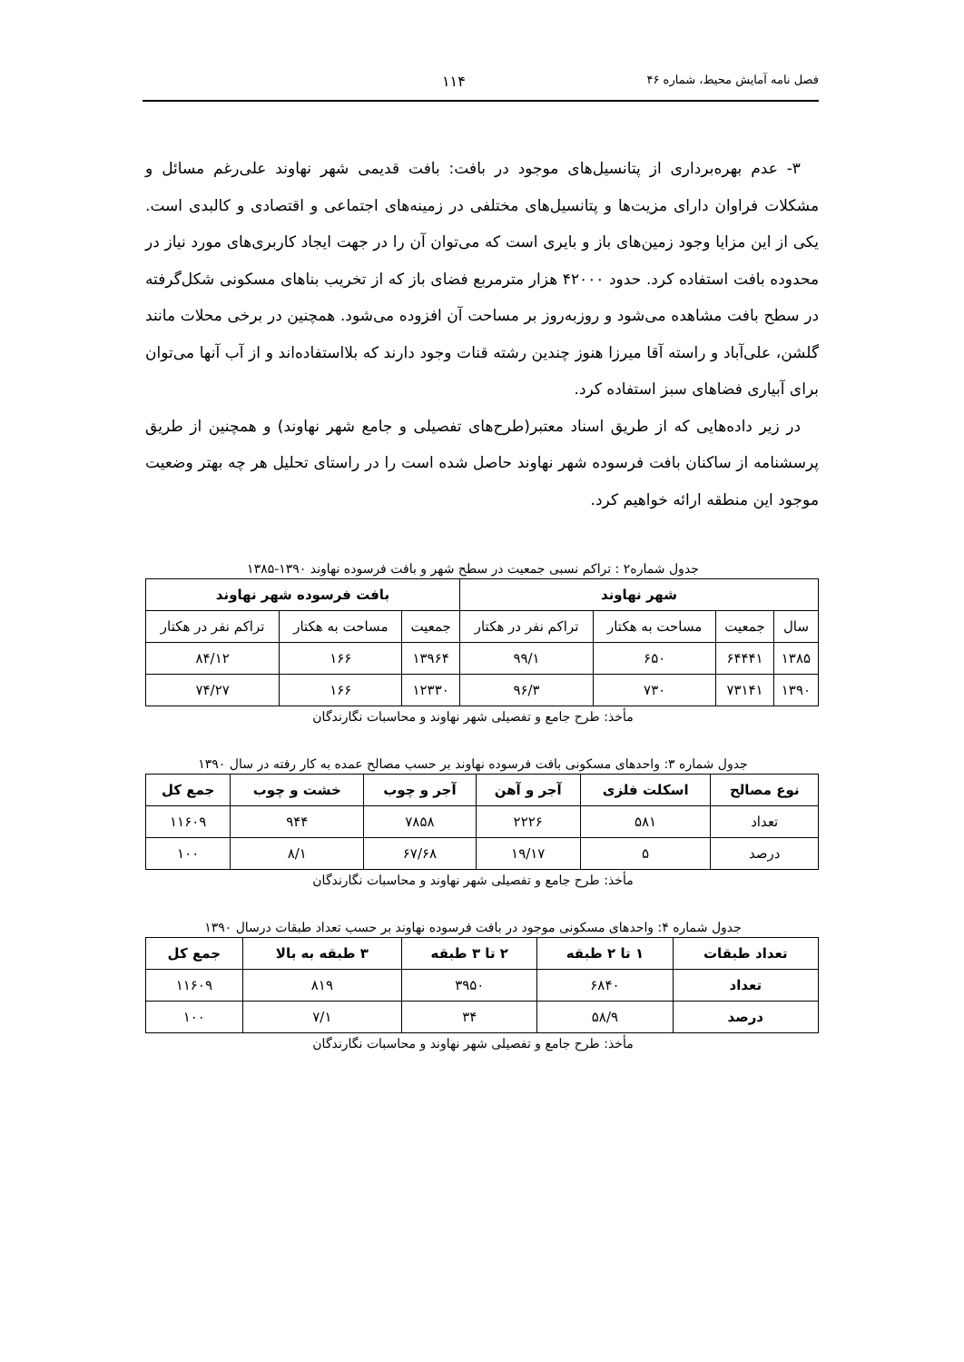فصل نامه آمایش محیط، شماره ۴۶ ۱۱۴
۳- عدم بهره‌برداری از پتانسیل‌های موجود در بافت: بافت قدیمی شهر نهاوند علی‌رغم مسائل و مشکلات فراوان دارای مزیت‌ها و پتانسیل‌های مختلفی در زمینه‌های اجتماعی و اقتصادی و کالبدی است. یکی از این مزایا وجود زمین‌های باز و بایری است که می‌توان آن را در جهت ایجاد کاربری‌های مورد نیاز در محدوده بافت استفاده کرد. حدود ۴۲۰۰۰ هزار مترمربع فضای باز که از تخریب بناهای مسکونی شکل‌گرفته در سطح بافت مشاهده می‌شود و روزبه‌روز بر مساحت آن افزوده می‌شود. همچنین در برخی محلات مانند گلشن، علی‌آباد و راسته آقا میرزا هنوز چندین رشته قنات وجود دارند که بلااستفاده‌اند و از آب آنها می‌توان برای آبیاری فضاهای سبز استفاده کرد.
در زیر داده‌هایی که از طریق اسناد معتبر(طرح‌های تفصیلی و جامع شهر نهاوند) و همچنین از طریق پرسشنامه از ساکنان بافت فرسوده شهر نهاوند حاصل شده است را در راستای تحلیل هر چه بهتر وضعیت موجود این منطقه ارائه خواهیم کرد.
جدول شماره۲ : تراکم نسبی جمعیت در سطح شهر و بافت فرسوده نهاوند ۱۳۹۰-۱۳۸۵
| شهر نهاوند | | | | بافت فرسوده شهر نهاوند | | |
| --- | --- | --- | --- | --- | --- | --- |
| سال | جمعیت | مساحت به هکتار | تراکم نفر در هکتار | جمعیت | مساحت به هکتار | تراکم نفر در هکتار |
| ۱۳۸۵ | ۶۴۴۴۱ | ۶۵۰ | ۹۹/۱ | ۱۳۹۶۴ | ۱۶۶ | ۸۴/۱۲ |
| ۱۳۹۰ | ۷۳۱۴۱ | ۷۳۰ | ۹۶/۳ | ۱۲۳۳۰ | ۱۶۶ | ۷۴/۲۷ |
مأخذ: طرح جامع و تفصیلی شهر نهاوند و محاسبات نگارندگان
جدول شماره ۳: واحدهای مسکونی بافت فرسوده نهاوند بر حسب مصالح عمده به کار رفته در سال ۱۳۹۰
| نوع مصالح | اسکلت فلزی | آجر و آهن | آجر و چوب | خشت و چوب | جمع کل |
| --- | --- | --- | --- | --- | --- |
| تعداد | ۵۸۱ | ۲۲۲۶ | ۷۸۵۸ | ۹۴۴ | ۱۱۶۰۹ |
| درصد | ۵ | ۱۹/۱۷ | ۶۷/۶۸ | ۸/۱ | ۱۰۰ |
مأخذ: طرح جامع و تفصیلی شهر نهاوند و محاسبات نگارندگان
جدول شماره ۴: واحدهای مسکونی موجود در بافت فرسوده نهاوند بر حسب تعداد طبقات درسال ۱۳۹۰
| تعداد طبقات | ۱ تا ۲ طبقه | ۲ تا ۳ طبقه | ۳ طبقه به بالا | جمع کل |
| --- | --- | --- | --- | --- |
| تعداد | ۶۸۴۰ | ۳۹۵۰ | ۸۱۹ | ۱۱۶۰۹ |
| درصد | ۵۸/۹ | ۳۴ | ۷/۱ | ۱۰۰ |
مأخذ: طرح جامع و تفصیلی شهر نهاوند و محاسبات نگارندگان